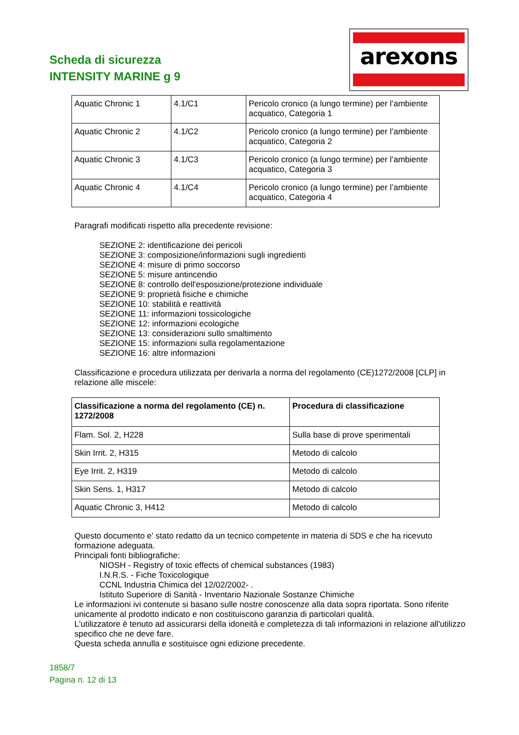Scheda di sicurezza
INTENSITY MARINE g 9
arexons
| Aquatic Chronic 1 | 4.1/C1 | Pericolo cronico (a lungo termine) per l’ambiente acquatico, Categoria 1 |
| Aquatic Chronic 2 | 4.1/C2 | Pericolo cronico (a lungo termine) per l’ambiente acquatico, Categoria 2 |
| Aquatic Chronic 3 | 4.1/C3 | Pericolo cronico (a lungo termine) per l’ambiente acquatico, Categoria 3 |
| Aquatic Chronic 4 | 4.1/C4 | Pericolo cronico (a lungo termine) per l’ambiente acquatico, Categoria 4 |
Paragrafi modificati rispetto alla precedente revisione:
SEZIONE 2: identificazione dei pericoli
SEZIONE 3: composizione/informazioni sugli ingredienti
SEZIONE 4: misure di primo soccorso
SEZIONE 5: misure antincendio
SEZIONE 8: controllo dell'esposizione/protezione individuale
SEZIONE 9: proprietà fisiche e chimiche
SEZIONE 10: stabilità e reattività
SEZIONE 11: informazioni tossicologiche
SEZIONE 12: informazioni ecologiche
SEZIONE 13: considerazioni sullo smaltimento
SEZIONE 15: informazioni sulla regolamentazione
SEZIONE 16: altre informazioni
Classificazione e procedura utilizzata per derivarla a norma del regolamento (CE)1272/2008 [CLP] in relazione alle miscele:
| Classificazione a norma del regolamento (CE) n. 1272/2008 | Procedura di classificazione |
| --- | --- |
| Flam. Sol. 2, H228 | Sulla base di prove sperimentali |
| Skin Irrit. 2, H315 | Metodo di calcolo |
| Eye Irrit. 2, H319 | Metodo di calcolo |
| Skin Sens. 1, H317 | Metodo di calcolo |
| Aquatic Chronic 3, H412 | Metodo di calcolo |
Questo documento e' stato redatto da un tecnico competente in materia di SDS e che ha ricevuto formazione adeguata.
Principali fonti bibliografiche:
NIOSH - Registry of toxic effects of chemical substances (1983)
I.N.R.S. - Fiche Toxicologique
CCNL Industria Chimica del 12/02/2002- .
Istituto Superiore di Sanità - Inventario Nazionale Sostanze Chimiche
Le informazioni ivi contenute si basano sulle nostre conoscenze alla data sopra riportata. Sono riferite unicamente al prodotto indicato e non costituiscono garanzia di particolari qualità.
L'utilizzatore è tenuto ad assicurarsi della idoneità e completezza di tali informazioni in relazione all'utilizzo specifico che ne deve fare.
Questa scheda annulla e sostituisce ogni edizione precedente.
1858/7
Pagina n. 12 di 13